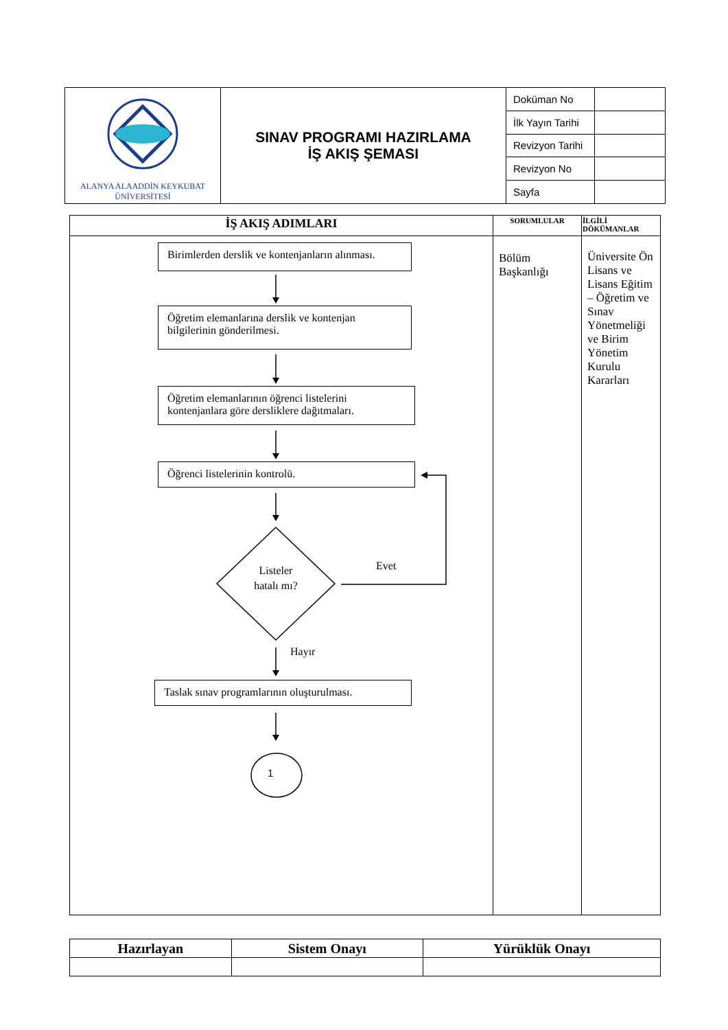| ALANYA ALAADDİN KEYKUBAT ÜNİVERSİTESİ | SINAV PROGRAMI HAZIRLAMA İŞ AKIŞ ŞEMASI | Doküman No | |
| | | İlk Yayın Tarihi | |
| | | Revizyon Tarihi | |
| | | Revizyon No | |
| | | Sayfa | |
| İŞ AKIŞ ADIMLARI | SORUMLULAR | İLGİLİ DÖKÜMANLAR |
| --- | --- | --- |
| | Bölüm Başkanlığı | Üniversite Ön Lisans ve Lisans Eğitim – Öğretim ve Sınav Yönetmeliği ve Birim Yönetim Kurulu Kararları |
Birimlerden derslik ve kontenjanların alınması.
Öğretim elemanlarına derslik ve kontenjan bilgilerinin gönderilmesi.
Öğretim elemanlarının öğrenci listelerini kontenjanlara göre dersliklere dağıtmaları.
Öğrenci listelerinin kontrolü.
Listeler hatalı mı?
Evet
Hayır
Taslak sınav programlarının oluşturulması.
1
| Hazırlayan | Sistem Onayı | Yürüklük Onayı |
| --- | --- | --- |